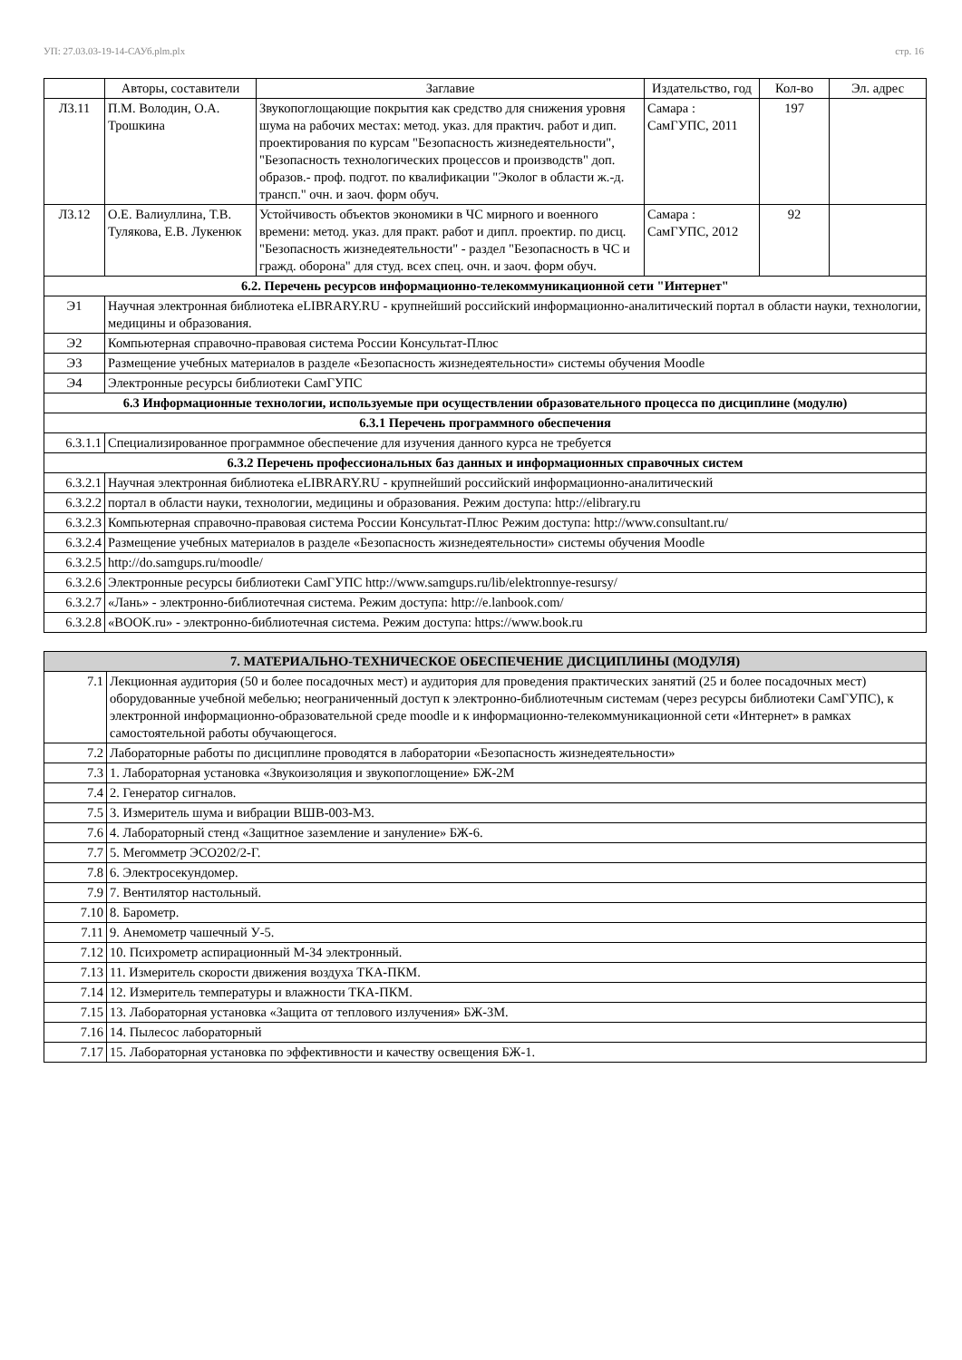УП: 27.03.03-19-14-САУб.plm.plx стр. 16
| | Авторы, составители | Заглавие | Издательство, год | Кол-во | Эл. адрес |
| --- | --- | --- | --- | --- | --- |
| Л3.11 | П.М. Володин, О.А. Трошкина | Звукопоглощающие покрытия как средство для снижения уровня шума на рабочих местах: метод. указ. для практич. работ и дип. проектирования по курсам "Безопасность жизнедеятельности", "Безопасность технологических процессов и производств" доп. образов.- проф. подгот. по квалификации "Эколог в области ж.-д. трансп." очн. и заоч. форм обуч. | Самара : СамГУПС, 2011 | 197 | |
| Л3.12 | О.Е. Валиуллина, Т.В. Тулякова, Е.В. Лукенюк | Устойчивость объектов экономики в ЧС мирного и военного времени: метод. указ. для практ. работ и дипл. проектир. по дисц. "Безопасность жизнедеятельности" - раздел "Безопасность в ЧС и гражд. оборона" для студ. всех спец. очн. и заоч. форм обуч. | Самара : СамГУПС, 2012 | 92 | |
| 6.2. Перечень ресурсов информационно-телекоммуникационной сети "Интернет" | | | | | |
| Э1 | Научная электронная библиотека eLIBRARY.RU - крупнейший российский информационно-аналитический портал в области науки, технологии, медицины и образования. | | | | |
| Э2 | Компьютерная справочно-правовая система России Консультат-Плюс | | | | |
| Э3 | Размещение учебных материалов в разделе «Безопасность жизнедеятельности» системы обучения Moodle | | | | |
| Э4 | Электронные ресурсы библиотеки СамГУПС | | | | |
| 6.3 Информационные технологии, используемые при осуществлении образовательного процесса по дисциплине (модулю) | | | | | |
| 6.3.1 Перечень программного обеспечения | | | | | |
| 6.3.1.1 | Специализированное программное обеспечение для изучения данного курса не требуется | | | | |
| 6.3.2 Перечень профессиональных баз данных и информационных справочных систем | | | | | |
| 6.3.2.1 | Научная электронная библиотека eLIBRARY.RU - крупнейший российский информационно-аналитический | | | | |
| 6.3.2.2 | портал в области науки, технологии, медицины и образования. Режим доступа: http://elibrary.ru | | | | |
| 6.3.2.3 | Компьютерная справочно-правовая система России Консультат-Плюс Режим доступа: http://www.consultant.ru/ | | | | |
| 6.3.2.4 | Размещение учебных материалов в разделе «Безопасность жизнедеятельности» системы обучения Moodle | | | | |
| 6.3.2.5 | http://do.samgups.ru/moodle/ | | | | |
| 6.3.2.6 | Электронные ресурсы библиотеки СамГУПС http://www.samgups.ru/lib/elektronnye-resursy/ | | | | |
| 6.3.2.7 | «Лань» - электронно-библиотечная система. Режим доступа: http://e.lanbook.com/ | | | | |
| 6.3.2.8 | «BOOK.ru» - электронно-библиотечная система. Режим доступа: https://www.book.ru | | | | |
| 7. МАТЕРИАЛЬНО-ТЕХНИЧЕСКОЕ ОБЕСПЕЧЕНИЕ ДИСЦИПЛИНЫ (МОДУЛЯ) | |
| 7.1 | Лекционная аудитория (50 и более посадочных мест) и аудитория для проведения практических занятий (25 и более посадочных мест) оборудованные учебной мебелью; неограниченный доступ к электронно-библиотечным системам (через ресурсы библиотеки СамГУПС), к электронной информационно-образовательной среде moodle и к информационно-телекоммуникационной сети «Интернет» в рамках самостоятельной работы обучающегося. |
| 7.2 | Лабораторные работы по дисциплине проводятся в лаборатории «Безопасность жизнедеятельности» |
| 7.3 | 1. Лабораторная установка «Звукоизоляция и звукопоглощение» БЖ-2М |
| 7.4 | 2. Генератор сигналов. |
| 7.5 | 3. Измеритель шума и вибрации ВШВ-003-М3. |
| 7.6 | 4. Лабораторный стенд «Защитное заземление и зануление» БЖ-6. |
| 7.7 | 5. Мегомметр ЭСО202/2-Г. |
| 7.8 | 6. Электросекундомер. |
| 7.9 | 7. Вентилятор настольный. |
| 7.10 | 8. Барометр. |
| 7.11 | 9. Анемометр чашечный У-5. |
| 7.12 | 10. Психрометр аспирационный М-34 электронный. |
| 7.13 | 11. Измеритель скорости движения воздуха ТКА-ПКМ. |
| 7.14 | 12. Измеритель температуры и влажности ТКА-ПКМ. |
| 7.15 | 13. Лабораторная установка «Защита от теплового излучения» БЖ-3М. |
| 7.16 | 14. Пылесос лабораторный |
| 7.17 | 15. Лабораторная установка по эффективности и качеству освещения БЖ-1. |